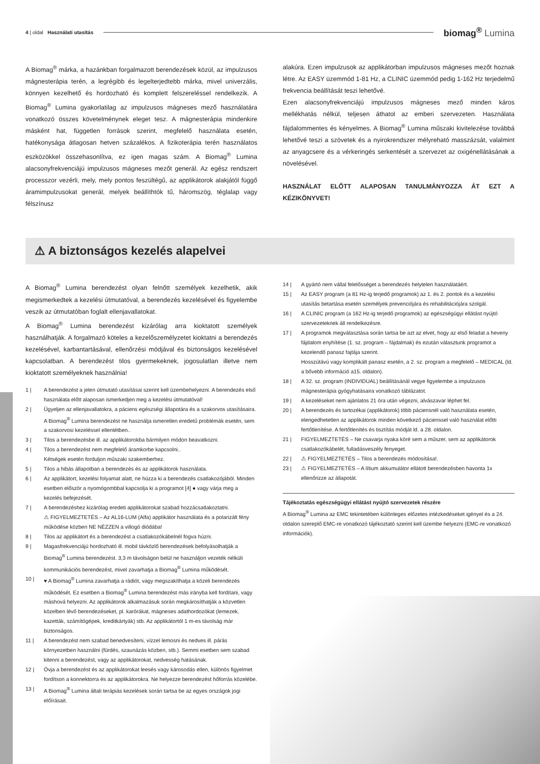4 | oldal Használati utasítás
biomag<sup>®</sup> Lumina
A Biomag<sup>®</sup> márka, a hazánkban forgalmazott berendezések közül, az impulzusos mágnesterápia terén, a legrégibb és legelterjedtebb márka, mivel univerzális, könnyen kezelhető és hordozható és komplett felszereléssel rendelkezik. A Biomag<sup>®</sup> Lumina gyakorlatilag az impulzusos mágneses mező használatára vonatkozó összes követelménynek eleget tesz. A mágnesterápia mindenkire másként hat, független források szerint, megfelelő használata esetén, hatékonysága átlagosan hetven százalékos. A fizikoterápia terén használatos eszközökkel összehasonlítva, ez igen magas szám. A Biomag<sup>®</sup> Lumina alacsonyfrekvenciájú impulzusos mágneses mezőt generál. Az egész rendszert processzor vezérli, mely, mely pontos feszültégű, az applikátorok alakjától függő áramimpulzusokat generál, melyek beállíthtók tű, háromszög, téglalap vagy félszínusz
alakúra. Ezen impulzusok az applikátorban impulzusos mágneses mezőt hoznak létre. Az EASY üzemmód 1-81 Hz, a CLINIC üzemmód pedig 1-162 Hz terjedelmű frekvencia beállítását teszi lehetővé.
Ezen alacsonyfrekvenciájú impulzusos mágneses mező minden káros mellékhatás nélkül, teljesen áthatol az emberi szervezeten. Használata fájdalommentes és kényelmes. A Biomag<sup>®</sup> Lumina műszaki kivitelezése továbbá lehetővé teszi a szövetek és a nyirokrendszer mélyreható masszázsát, valalmint az anyagcsere és a vérkeringés serkentését a szervezet az oxigénellátásának a növelésével.
HASZNÁLAT ELŐTT ALAPOSAN TANULMÁNYOZZA ÁT EZT A KÉZIKÖNYVET!
⚠ A biztonságos kezelés alapelvei
A Biomag<sup>®</sup> Lumina berendezést olyan felnőtt személyek kezelhetik, akik megismerkedtek a kezelési útmutatóval, a berendezés kezelésével és figyelembe veszik az útmutatóban foglalt ellenjavallatokat.
A Biomag<sup>®</sup> Lumina berendezést kizárólag arra kioktatott személyek használhatják. A forgalmazó köteles a kezelőszemélyzetet kioktatni a berendezés kezelésével, karbantartásával, ellenőrzési módjával és biztonságos kezelésével kapcsolatban. A berendezést tilos gyermekeknek, jogosulatlan illetve nem kioktatott személyeknek használnia!
1 | A berendezést a jelen útmutató utasításai szerint kell üzembehelyezni. A berendezés első használata előtt alaposan ismerkedjen meg a kezelési útmutatóval!
2 | Ügyeljen az ellenjavallatokra, a páciens egészségi állapotára és a szakorvos utasításaira. A Biomag<sup>®</sup> Lumina berendezést ne használja ismeretlen eredetű problémák esetén, sem a szakorvosi kezeléssel ellentétben..
3 | Tilos a berendezésbe ill. az applikátorokba bármilyen módon beavatkozni.
4 | Tilos a berendezést nem megfelelő áramkorbe kapcsolni..
Kétségek esetén forduljon műszaki szakemberhez.
5 | Tilos a hibás állapotban a berendezés és az applikátorok használata.
6 | Az applikátort, kezelési folyamat alatt, ne húzza ki a berendezés csatlakozójából. Minden esetben először a nyomógombbal kapcsolja ki a programot [4] ● vagy várja meg a kezelés befejezését.
7 | A berendezéshez kizárólag eredeti applikátorokat szabad hozzácsatlakoztatni.
⚠ FIGYELMEZTETÉS – Az AL16-LUM (Alfa) applikátor használata és a polarizált fény működése közben NE NÉZZEN a villogó diódába!
8 | Tilos az applikátort és a berendezést a csatlakozókábelnél fogva húzni.
9 | Magasfrekvenciájú hordozható ill. mobil távközlő berendezések befolyásolhatják a Biomag<sup>®</sup> Lumina berendezést. 3,3 m távolságon belül ne használjon vezeték nélküli kommunikációs berendezést, mivel zavarhatja a Biomag<sup>®</sup> Lumina működését.
10 | ♥ A Biomag<sup>®</sup> Lumina zavarhatja a rádiót, vagy megszakíthatja a közeli berendezés működését. Ez esetben a Biomag<sup>®</sup> Lumina berendezést más irányba kell fordítani, vagy máshová helyezni. Az applikátorok alkalmazásuk során megkárosíthatják a közvetlen közelben lévő berendezéseket, pl. karórákat, mágneses adathordozókat (lemezek, kazetták, számítógépek, kreditkártyák) stb. Az applikátortól 1 m-es távolság már biztonságos.
11 | A berendezést nem szabad benedvesíteni, vízzel lemosni és nedves ill. párás környezetben használni (fürdés, szaunázás közben, stb.). Semmi esetben sem szabad kitenni a berendezést, vagy az applikátorokat, nedvesség hatásának.
12 | Óvja a berendezést és az applikátorokat leesés vagy károsodás ellen, különös figyelmet fordítson a konnektorra és az applikátorokra. Ne helyezze berendezést hőforrás közelébe.
13 | A Biomag<sup>®</sup> Lumina általi terápiás kezelések során tartsa be az egyes országok jogi előírásait.
14 | A gyártó nem vállal felelősséget a berendezés helytelen használatáért.
15 | Az EASY program (a 81 Hz-ig terjedő programok) az 1. és 2. pontok és a kezelési utasítás betartása esetén személyek prevenciójára és rehabilitációjára szolgál.
16 | A CLINIC program (a 162 Hz-ig terjedő programok) az egészségügyi ellátást nyújtó szervezeteknek áll rendelkezésre.
17 | A programok megválasztása során tartsa be azt az elvet, hogy az első feladat a heveny fájdalom enyhítése (1. sz. program – fájdalmak) és ezután választunk programot a kezelendő panasz fajtája szerint.
Hosszútávú vagy komplikált panasz esetén, a 2. sz. program a megfelelő – MEDICAL (ld. a bővebb információ a15. oldalon).
18 | A 32. sz. program (INDIVIDUAL) beállításánál vegye figyelembe a impulzusos mágnesterápia gyógyhatásaira vonatkozó táblázatot.
19 | A kezeléseket nem ajánlatos 21 óra után végezni, alvászavar léphet fel.
20 | A berendezés és tartozékai (applikátorok) több páciensnél való használata esetén, elengedhetetlen az applikátorok minden következő pácienssel való használat előtti fertőtlenítése. A fertőtlenítés és tisztítás módját ld. a 28. oldalon.
21 | FIGYELMEZTETÉS – Ne csavarja nyaka köré sem a műszer, sem az applikátorok csatlakozókábelét, fulladásveszély fenyeget.
22 | ⚠ FIGYELMEZTETÉS – Tilos a berendezés módosítása!.
23 | ⚠ FIGYELMEZTETÉS – A lítium akkumulátor ellátott berendezésben havonta 1x ellenőrizze az állapotát.
Tájékoztatás egészségügyi ellátást nyújtó szervezetek részére
A Biomag<sup>®</sup> Lumina az EMC tekintetében különleges előzetes intézkedéseket igényel és a 24. oldalon szereplő EMC-re vonatkozó tájékoztató szerint kell üzembe helyezni (EMC-re vonatkozó információk).